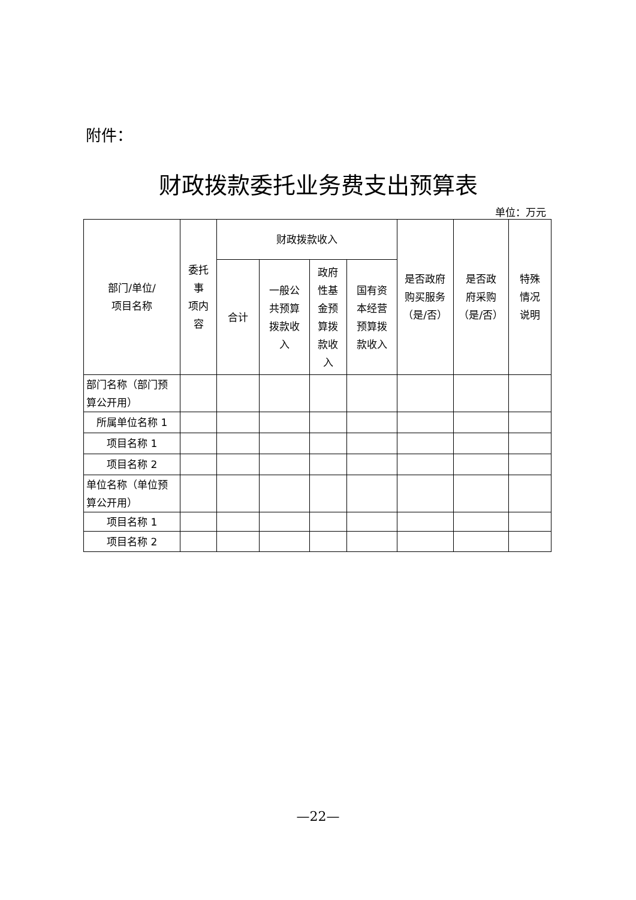附件：
财政拨款委托业务费支出预算表
单位：万元
| 部门/单位/ 项目名称 | 委托 事 项内 容 | 财政拨款收入 | | | | 是否政府 购买服务 （是/否） | 是否政 府采购 （是/否） | 特殊 情况 说明 |
| --- | --- | --- | --- | --- | --- | --- | --- | --- |
| | | 合计 | 一般公 共预算 拨款收 入 | 政府 性基 金预 算拨 款收 入 | 国有资 本经营 预算拨 款收入 | | | |
| 部门名称（部门预算公开用） | | | | | | | | |
| 所属单位名称 1 | | | | | | | | |
| 项目名称 1 | | | | | | | | |
| 项目名称 2 | | | | | | | | |
| 单位名称（单位预算公开用） | | | | | | | | |
| 项目名称 1 | | | | | | | | |
| 项目名称 2 | | | | | | | | |
—22—